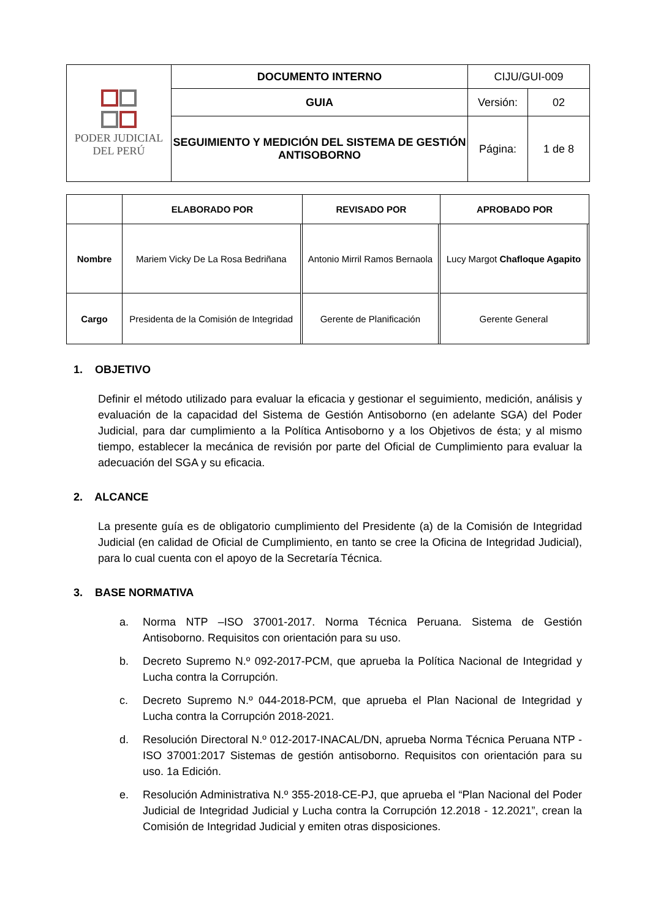| PODER JUDICIAL DEL PERÚ | DOCUMENTO INTERNO | CIJU/GUI-009 | |
| | GUIA | Versión: | 02 |
| | SEGUIMIENTO Y MEDICIÓN DEL SISTEMA DE GESTIÓN ANTISOBORNO | Página: | 1 de 8 |
| | ELABORADO POR | | REVISADO POR | | APROBADO POR | |
| --- | --- | --- | --- | --- | --- | --- |
| Nombre | Mariem Vicky De La Rosa Bedriñana | | Antonio Mirril Ramos Bernaola | | Lucy Margot Chafloque Agapito | |
| Cargo | Presidenta de la Comisión de Integridad | | Gerente de Planificación | | Gerente General | |
1. OBJETIVO
Definir el método utilizado para evaluar la eficacia y gestionar el seguimiento, medición, análisis y evaluación de la capacidad del Sistema de Gestión Antisoborno (en adelante SGA) del Poder Judicial, para dar cumplimiento a la Política Antisoborno y a los Objetivos de ésta; y al mismo tiempo, establecer la mecánica de revisión por parte del Oficial de Cumplimiento para evaluar la adecuación del SGA y su eficacia.
2. ALCANCE
La presente guía es de obligatorio cumplimiento del Presidente (a) de la Comisión de Integridad Judicial (en calidad de Oficial de Cumplimiento, en tanto se cree la Oficina de Integridad Judicial), para lo cual cuenta con el apoyo de la Secretaría Técnica.
3. BASE NORMATIVA
a. Norma NTP –ISO 37001-2017. Norma Técnica Peruana. Sistema de Gestión Antisoborno. Requisitos con orientación para su uso.
b. Decreto Supremo N.º 092-2017-PCM, que aprueba la Política Nacional de Integridad y Lucha contra la Corrupción.
c. Decreto Supremo N.º 044-2018-PCM, que aprueba el Plan Nacional de Integridad y Lucha contra la Corrupción 2018-2021.
d. Resolución Directoral N.º 012-2017-INACAL/DN, aprueba Norma Técnica Peruana NTP -ISO 37001:2017 Sistemas de gestión antisoborno. Requisitos con orientación para su uso. 1a Edición.
e. Resolución Administrativa N.º 355-2018-CE-PJ, que aprueba el “Plan Nacional del Poder Judicial de Integridad Judicial y Lucha contra la Corrupción 12.2018 - 12.2021”, crean la Comisión de Integridad Judicial y emiten otras disposiciones.